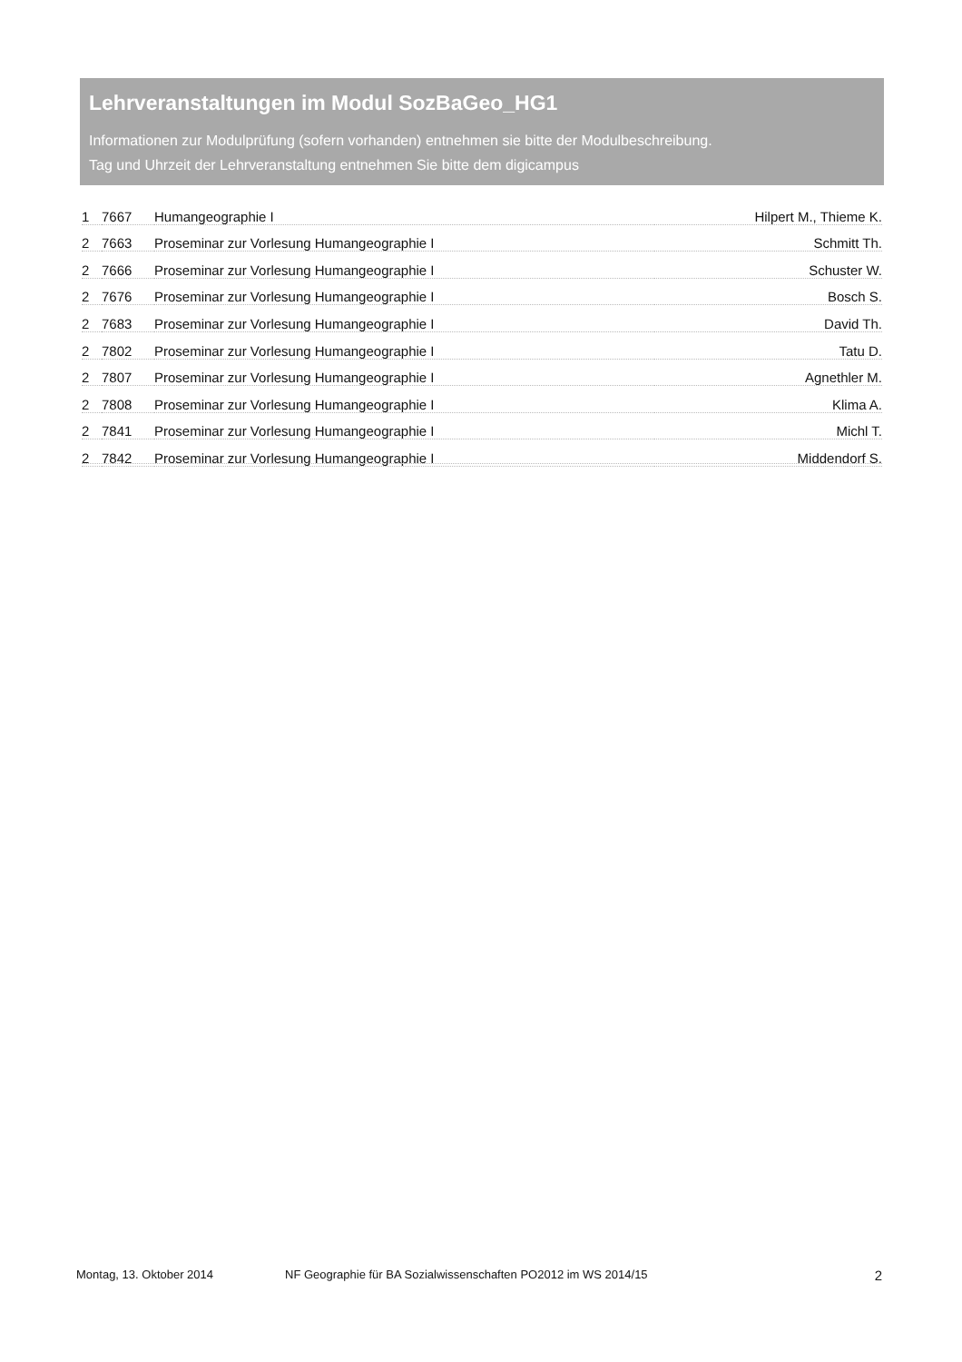Lehrveranstaltungen im Modul SozBaGeo_HG1
Informationen zur Modulprüfung (sofern vorhanden) entnehmen sie bitte der Modulbeschreibung.
Tag und Uhrzeit der Lehrveranstaltung entnehmen Sie bitte dem digicampus
| 1 | 7667 | Humangeographie I | Hilpert M., Thieme K. |
| 2 | 7663 | Proseminar zur Vorlesung Humangeographie I | Schmitt Th. |
| 2 | 7666 | Proseminar zur Vorlesung Humangeographie I | Schuster W. |
| 2 | 7676 | Proseminar zur Vorlesung Humangeographie I | Bosch S. |
| 2 | 7683 | Proseminar zur Vorlesung Humangeographie I | David Th. |
| 2 | 7802 | Proseminar zur Vorlesung Humangeographie I | Tatu D. |
| 2 | 7807 | Proseminar zur Vorlesung Humangeographie I | Agnethler M. |
| 2 | 7808 | Proseminar zur Vorlesung Humangeographie I | Klima A. |
| 2 | 7841 | Proseminar zur Vorlesung Humangeographie I | Michl T. |
| 2 | 7842 | Proseminar zur Vorlesung Humangeographie I | Middendorf S. |
Montag, 13. Oktober 2014 NF Geographie für BA Sozialwissenschaften PO2012 im WS 2014/15 2